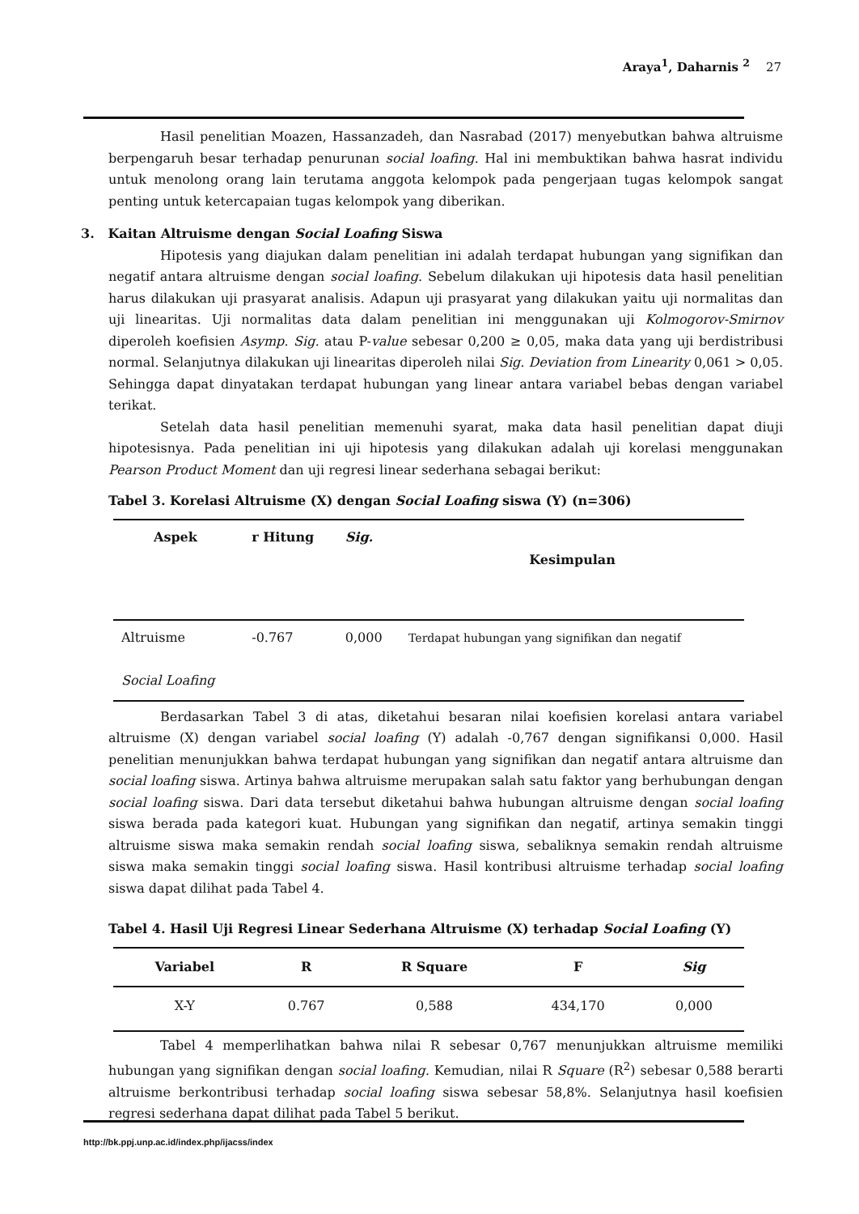Araya<sup>1</sup>, Daharnis <sup>2</sup> 27
Hasil penelitian Moazen, Hassanzadeh, dan Nasrabad (2017) menyebutkan bahwa altruisme berpengaruh besar terhadap penurunan social loafing. Hal ini membuktikan bahwa hasrat individu untuk menolong orang lain terutama anggota kelompok pada pengerjaan tugas kelompok sangat penting untuk ketercapaian tugas kelompok yang diberikan.
3. Kaitan Altruisme dengan Social Loafing Siswa
Hipotesis yang diajukan dalam penelitian ini adalah terdapat hubungan yang signifikan dan negatif antara altruisme dengan social loafing. Sebelum dilakukan uji hipotesis data hasil penelitian harus dilakukan uji prasyarat analisis. Adapun uji prasyarat yang dilakukan yaitu uji normalitas dan uji linearitas. Uji normalitas data dalam penelitian ini menggunakan uji Kolmogorov-Smirnov diperoleh koefisien Asymp. Sig. atau P-value sebesar 0,200 ≥ 0,05, maka data yang uji berdistribusi normal. Selanjutnya dilakukan uji linearitas diperoleh nilai Sig. Deviation from Linearity 0,061 > 0,05. Sehingga dapat dinyatakan terdapat hubungan yang linear antara variabel bebas dengan variabel terikat.
Setelah data hasil penelitian memenuhi syarat, maka data hasil penelitian dapat diuji hipotesisnya. Pada penelitian ini uji hipotesis yang dilakukan adalah uji korelasi menggunakan Pearson Product Moment dan uji regresi linear sederhana sebagai berikut:
Tabel 3. Korelasi Altruisme (X) dengan Social Loafing siswa (Y) (n=306)
| Aspek | r Hitung | Sig. | Kesimpulan |
| --- | --- | --- | --- |
| Altruisme Social Loafing | -0.767 | 0,000 | Terdapat hubungan yang signifikan dan negatif |
Berdasarkan Tabel 3 di atas, diketahui besaran nilai koefisien korelasi antara variabel altruisme (X) dengan variabel social loafing (Y) adalah -0,767 dengan signifikansi 0,000. Hasil penelitian menunjukkan bahwa terdapat hubungan yang signifikan dan negatif antara altruisme dan social loafing siswa. Artinya bahwa altruisme merupakan salah satu faktor yang berhubungan dengan social loafing siswa. Dari data tersebut diketahui bahwa hubungan altruisme dengan social loafing siswa berada pada kategori kuat. Hubungan yang signifikan dan negatif, artinya semakin tinggi altruisme siswa maka semakin rendah social loafing siswa, sebaliknya semakin rendah altruisme siswa maka semakin tinggi social loafing siswa. Hasil kontribusi altruisme terhadap social loafing siswa dapat dilihat pada Tabel 4.
Tabel 4. Hasil Uji Regresi Linear Sederhana Altruisme (X) terhadap Social Loafing (Y)
| Variabel | R | R Square | F | Sig |
| --- | --- | --- | --- | --- |
| X-Y | 0.767 | 0,588 | 434,170 | 0,000 |
Tabel 4 memperlihatkan bahwa nilai R sebesar 0,767 menunjukkan altruisme memiliki hubungan yang signifikan dengan social loafing. Kemudian, nilai R Square (R<sup>2</sup>) sebesar 0,588 berarti altruisme berkontribusi terhadap social loafing siswa sebesar 58,8%. Selanjutnya hasil koefisien regresi sederhana dapat dilihat pada Tabel 5 berikut.
http://bk.ppj.unp.ac.id/index.php/ijacss/index